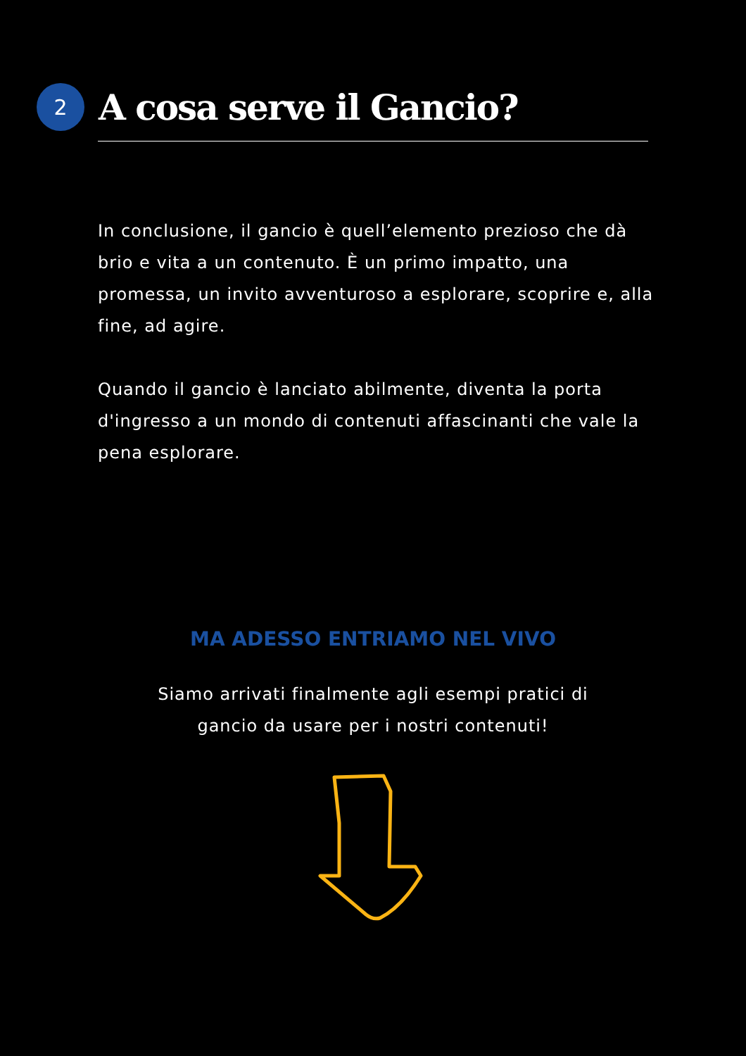2
A cosa serve il Gancio?
In conclusione, il gancio è quell’elemento prezioso che dà brio e vita a un contenuto. È un primo impatto, una promessa, un invito avventuroso a esplorare, scoprire e, alla fine, ad agire.
Quando il gancio è lanciato abilmente, diventa la porta d'ingresso a un mondo di contenuti affascinanti che vale la pena esplorare.
MA ADESSO ENTRIAMO NEL VIVO
Siamo arrivati finalmente agli esempi pratici di
gancio da usare per i nostri contenuti!